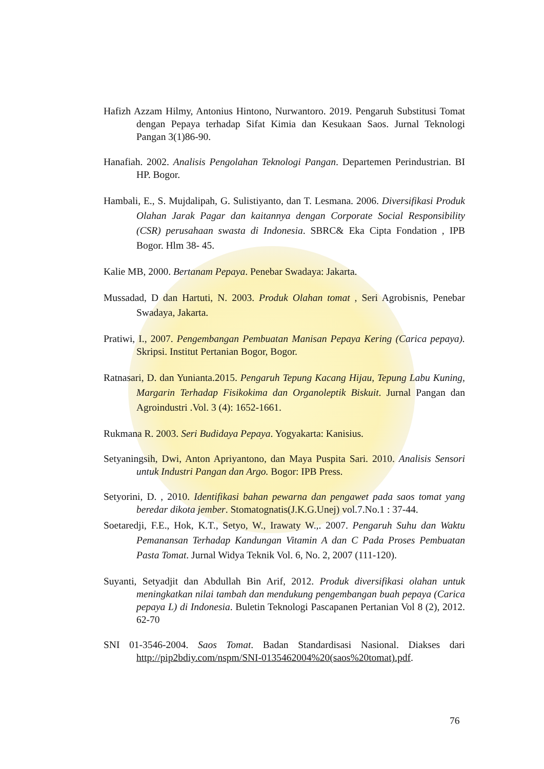Hafizh Azzam Hilmy, Antonius Hintono, Nurwantoro. 2019. Pengaruh Substitusi Tomat dengan Pepaya terhadap Sifat Kimia dan Kesukaan Saos. Jurnal Teknologi Pangan 3(1)86-90.
Hanafiah. 2002. Analisis Pengolahan Teknologi Pangan. Departemen Perindustrian. BI HP. Bogor.
Hambali, E., S. Mujdalipah, G. Sulistiyanto, dan T. Lesmana. 2006. Diversifikasi Produk Olahan Jarak Pagar dan kaitannya dengan Corporate Social Responsibility (CSR) perusahaan swasta di Indonesia. SBRC& Eka Cipta Fondation , IPB Bogor. Hlm 38- 45.
Kalie MB, 2000. Bertanam Pepaya. Penebar Swadaya: Jakarta.
Mussadad, D dan Hartuti, N. 2003. Produk Olahan tomat , Seri Agrobisnis, Penebar Swadaya, Jakarta.
Pratiwi, I., 2007. Pengembangan Pembuatan Manisan Pepaya Kering (Carica pepaya). Skripsi. Institut Pertanian Bogor, Bogor.
Ratnasari, D. dan Yunianta.2015. Pengaruh Tepung Kacang Hijau, Tepung Labu Kuning, Margarin Terhadap Fisikokima dan Organoleptik Biskuit. Jurnal Pangan dan Agroindustri .Vol. 3 (4): 1652-1661.
Rukmana R. 2003. Seri Budidaya Pepaya. Yogyakarta: Kanisius.
Setyaningsih, Dwi, Anton Apriyantono, dan Maya Puspita Sari. 2010. Analisis Sensori untuk Industri Pangan dan Argo. Bogor: IPB Press.
Setyorini, D. , 2010. Identifikasi bahan pewarna dan pengawet pada saos tomat yang beredar dikota jember. Stomatognatis(J.K.G.Unej) vol.7.No.1 : 37-44.
Soetaredji, F.E., Hok, K.T., Setyo, W., Irawaty W.,. 2007. Pengaruh Suhu dan Waktu Pemanansan Terhadap Kandungan Vitamin A dan C Pada Proses Pembuatan Pasta Tomat. Jurnal Widya Teknik Vol. 6, No. 2, 2007 (111-120).
Suyanti, Setyadjit dan Abdullah Bin Arif, 2012. Produk diversifikasi olahan untuk meningkatkan nilai tambah dan mendukung pengembangan buah pepaya (Carica pepaya L) di Indonesia. Buletin Teknologi Pascapanen Pertanian Vol 8 (2), 2012. 62-70
SNI 01-3546-2004. Saos Tomat. Badan Standardisasi Nasional. Diakses dari http://pip2bdiy.com/nspm/SNI-0135462004%20(saos%20tomat).pdf.
76